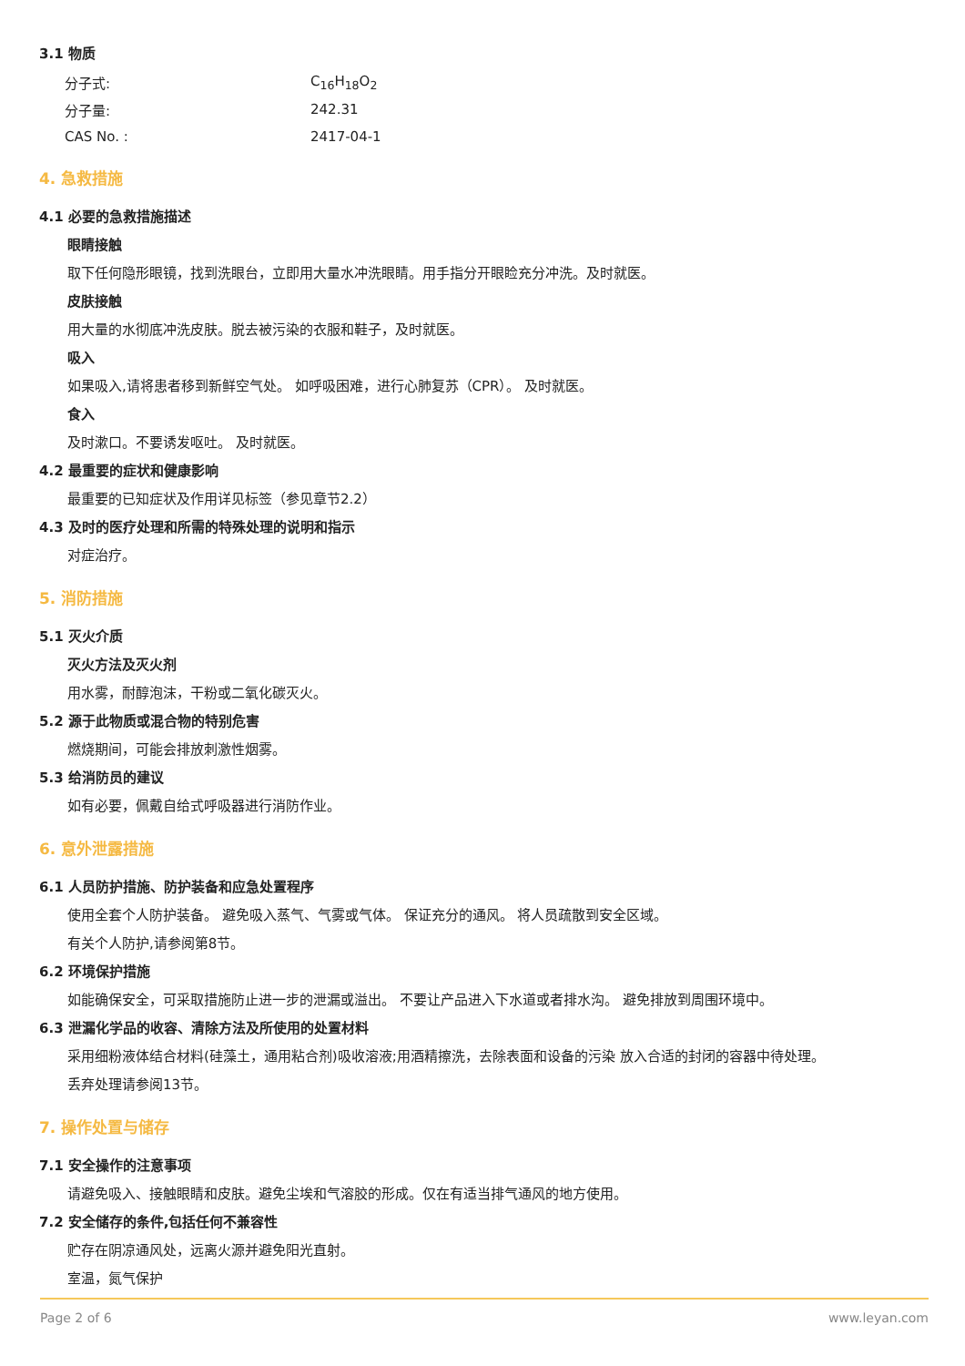3.1 物质
| 分子式: | C<sub>16</sub>H<sub>18</sub>O<sub>2</sub> |
| 分子量: | 242.31 |
| CAS No. : | 2417-04-1 |
4. 急救措施
4.1 必要的急救措施描述
眼睛接触
取下任何隐形眼镜，找到洗眼台，立即用大量水冲洗眼睛。用手指分开眼睑充分冲洗。及时就医。
皮肤接触
用大量的水彻底冲洗皮肤。脱去被污染的衣服和鞋子，及时就医。
吸入
如果吸入,请将患者移到新鲜空气处。 如呼吸困难，进行心肺复苏（CPR）。 及时就医。
食入
及时漱口。不要诱发呕吐。 及时就医。
4.2 最重要的症状和健康影响
最重要的已知症状及作用详见标签（参见章节2.2）
4.3 及时的医疗处理和所需的特殊处理的说明和指示
对症治疗。
5. 消防措施
5.1 灭火介质
灭火方法及灭火剂
用水雾，耐醇泡沫，干粉或二氧化碳灭火。
5.2 源于此物质或混合物的特别危害
燃烧期间，可能会排放刺激性烟雾。
5.3 给消防员的建议
如有必要，佩戴自给式呼吸器进行消防作业。
6. 意外泄露措施
6.1 人员防护措施、防护装备和应急处置程序
使用全套个人防护装备。 避免吸入蒸气、气雾或气体。 保证充分的通风。 将人员疏散到安全区域。
有关个人防护,请参阅第8节。
6.2 环境保护措施
如能确保安全，可采取措施防止进一步的泄漏或溢出。 不要让产品进入下水道或者排水沟。 避免排放到周围环境中。
6.3 泄漏化学品的收容、清除方法及所使用的处置材料
采用细粉液体结合材料(硅藻土，通用粘合剂)吸收溶液;用酒精擦洗，去除表面和设备的污染 放入合适的封闭的容器中待处理。
丢弃处理请参阅13节。
7. 操作处置与储存
7.1 安全操作的注意事项
请避免吸入、接触眼睛和皮肤。避免尘埃和气溶胶的形成。仅在有适当排气通风的地方使用。
7.2 安全储存的条件,包括任何不兼容性
贮存在阴凉通风处，远离火源并避免阳光直射。
室温，氮气保护
Page 2 of 6 www.leyan.com